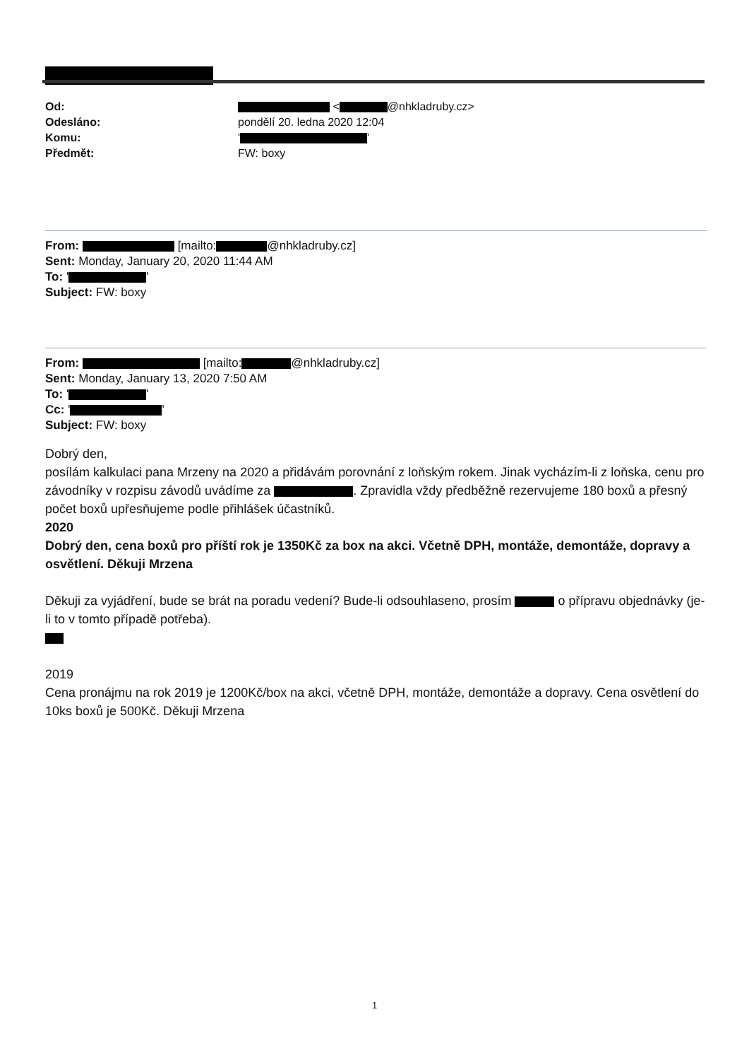| Od: | < @nhkladruby.cz> |
| Odesláno: | pondělí 20. ledna 2020 12:04 |
| Komu: | ' ' |
| Předmět: | FW: boxy |
From: [mailto: @nhkladruby.cz]
Sent: Monday, January 20, 2020 11:44 AM
To: ' '
Subject: FW: boxy
From: [mailto: @nhkladruby.cz]
Sent: Monday, January 13, 2020 7:50 AM
To: ' '
Cc: ' '
Subject: FW: boxy
Dobrý den,
posílám kalkulaci pana Mrzeny na 2020 a přidávám porovnání z loňským rokem. Jinak vycházím-li z loňska, cenu pro závodníky v rozpisu závodů uvádíme za . Zpravidla vždy předběžně rezervujeme 180 boxů a přesný počet boxů upřesňujeme podle přihlášek účastníků.
2020
Dobrý den, cena boxů pro příští rok je 1350Kč za box na akci. Včetně DPH, montáže, demontáže, dopravy a osvětlení. Děkuji Mrzena
Děkuji za vyjádření, bude se brát na poradu vedení? Bude-li odsouhlaseno, prosím o přípravu objednávky (je-li to v tomto případě potřeba).
2019
Cena pronájmu na rok 2019 je 1200Kč/box na akci, včetně DPH, montáže, demontáže a dopravy. Cena osvětlení do 10ks boxů je 500Kč. Děkuji Mrzena
1